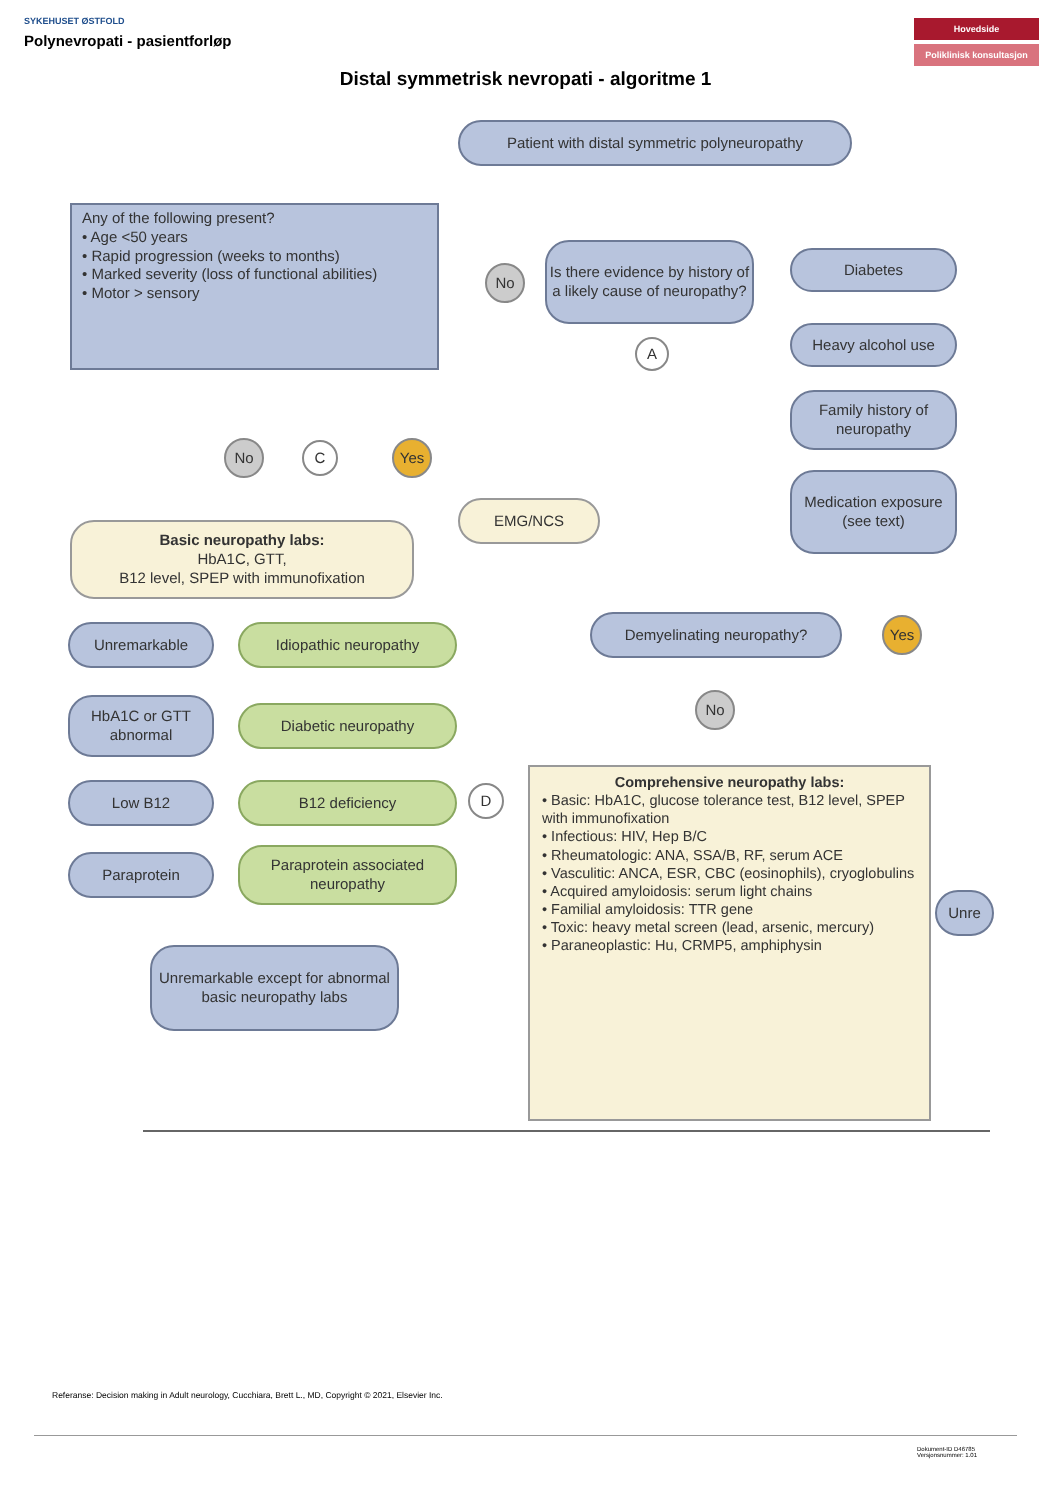SYKEHUSET ØSTFOLD
Polynevropati - pasientforløp
Hovedside
Poliklinisk konsultasjon
Distal symmetrisk nevropati - algoritme 1
Patient with distal symmetric polyneuropathy
Any of the following present?
• Age <50 years
• Rapid progression (weeks to months)
• Marked severity (loss of functional abilities)
• Motor > sensory
No
Is there evidence by history of a likely cause of neuropathy?
A
Diabetes
Heavy alcohol use
Family history of neuropathy
Medication exposure (see text)
No C Yes
EMG/NCS
Basic neuropathy labs:
HbA1C, GTT,
B12 level, SPEP with immunofixation
Unremarkable Idiopathic neuropathy
Demyelinating neuropathy? Yes
HbA1C or GTT abnormal
Diabetic neuropathy
No
Low B12 B12 deficiency D
Paraprotein
Paraprotein associated neuropathy
Comprehensive neuropathy labs:
• Basic: HbA1C, glucose tolerance test, B12 level, SPEP with immunofixation
• Infectious: HIV, Hep B/C
• Rheumatologic: ANA, SSA/B, RF, serum ACE
• Vasculitic: ANCA, ESR, CBC (eosinophils), cryoglobulins
• Acquired amyloidosis: serum light chains
• Familial amyloidosis: TTR gene
• Toxic: heavy metal screen (lead, arsenic, mercury)
• Paraneoplastic: Hu, CRMP5, amphiphysin
Unre
Unremarkable except for abnormal basic neuropathy labs
Referanse: Decision making in Adult neurology, Cucchiara, Brett L., MD, Copyright © 2021, Elsevier Inc.
Dokument-ID D46785
Versjonsnummer: 1.01